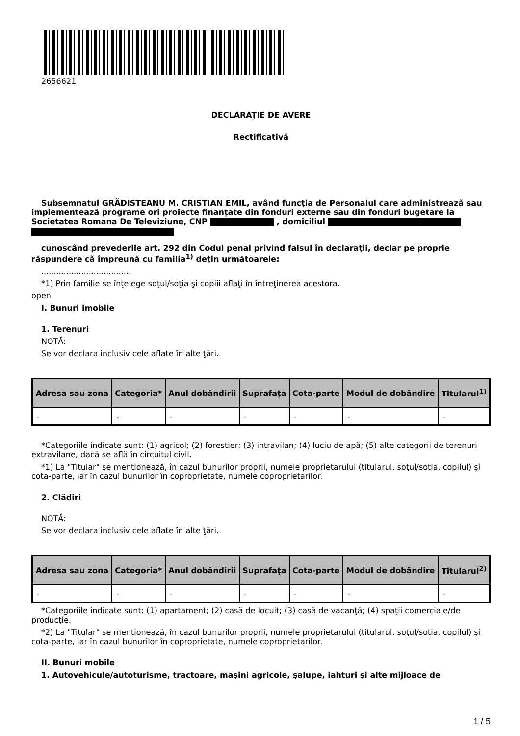2656621
DECLARAŢIE DE AVERE
Rectificativă
Subsemnatul GRĂDISTEANU M. CRISTIAN EMIL, având funcţia de Personalul care administrează sau implementează programe ori proiecte finanțate din fonduri externe sau din fonduri bugetare la Societatea Romana De Televiziune, CNP , domiciliul
cunoscând prevederile art. 292 din Codul penal privind falsul în declaraţii, declar pe proprie răspundere că împreună cu familia<sup>1)</sup> deţin următoarele:
....................................
*1) Prin familie se înţelege soţul/soţia şi copiii aflaţi în întreţinerea acestora.
open
I. Bunuri imobile
1. Terenuri
NOTĂ:
Se vor declara inclusiv cele aflate în alte ţări.
| Adresa sau zona | Categoria* | Anul dobândirii | Suprafaţa | Cota-parte | Modul de dobândire | Titularul<sup>1)</sup> |
| --- | --- | --- | --- | --- | --- | --- |
| - | - | - | - | - | - | - |
*Categoriile indicate sunt: (1) agricol; (2) forestier; (3) intravilan; (4) luciu de apă; (5) alte categorii de terenuri extravilane, dacă se află în circuitul civil.
*1) La "Titular" se menţionează, în cazul bunurilor proprii, numele proprietarului (titularul, soţul/soţia, copilul) și cota-parte, iar în cazul bunurilor în coproprietate, numele coproprietarilor.
2. Clădiri
NOTĂ:
Se vor declara inclusiv cele aflate în alte ţări.
| Adresa sau zona | Categoria* | Anul dobândirii | Suprafaţa | Cota-parte | Modul de dobândire | Titularul<sup>2)</sup> |
| --- | --- | --- | --- | --- | --- | --- |
| - | - | - | - | - | - | - |
*Categoriile indicate sunt: (1) apartament; (2) casă de locuit; (3) casă de vacanţă; (4) spaţii comerciale/de producţie.
*2) La "Titular" se menţionează, în cazul bunurilor proprii, numele proprietarului (titularul, soţul/soţia, copilul) și cota-parte, iar în cazul bunurilor în coproprietate, numele coproprietarilor.
II. Bunuri mobile
1. Autovehicule/autoturisme, tractoare, maşini agricole, şalupe, iahturi şi alte mijloace de
1 / 5